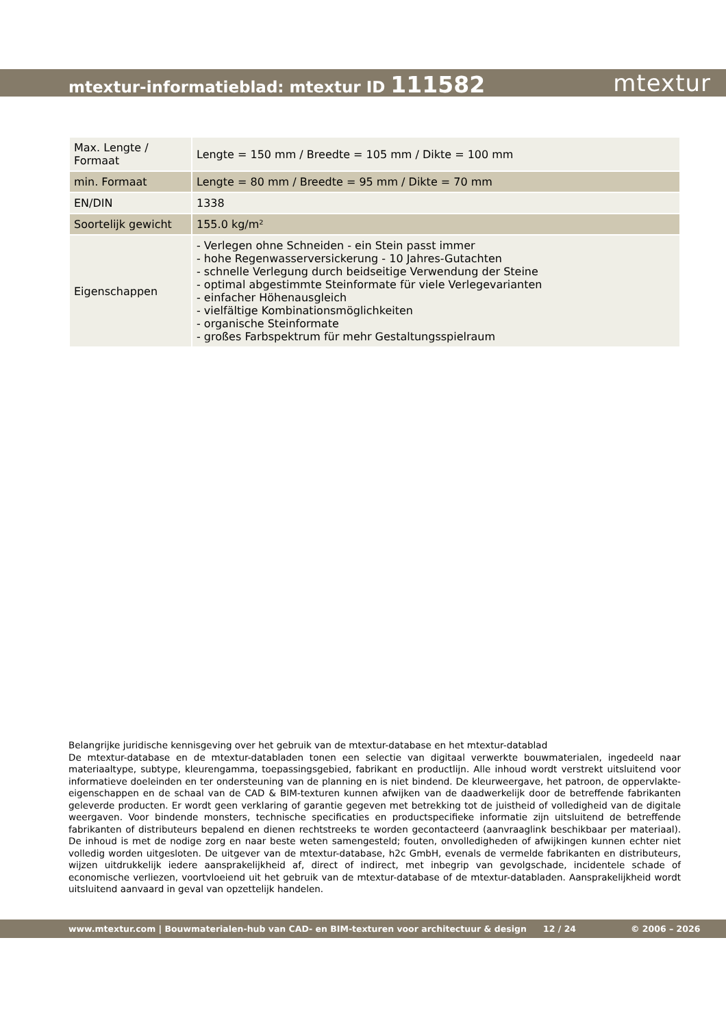mtextur-informatieblad: mtextur ID 111582
mtextur
| Max. Lengte / Formaat | Lengte = 150 mm / Breedte = 105 mm / Dikte = 100 mm |
| min. Formaat | Lengte = 80 mm / Breedte = 95 mm / Dikte = 70 mm |
| EN/DIN | 1338 |
| Soortelijk gewicht | 155.0 kg/m² |
| Eigenschappen | - Verlegen ohne Schneiden - ein Stein passt immer - hohe Regenwasserversickerung - 10 Jahres-Gutachten - schnelle Verlegung durch beidseitige Verwendung der Steine - optimal abgestimmte Steinformate für viele Verlegevarianten - einfacher Höhenausgleich - vielfältige Kombinationsmöglichkeiten - organische Steinformate - großes Farbspektrum für mehr Gestaltungsspielraum |
Belangrijke juridische kennisgeving over het gebruik van de mtextur-database en het mtextur-datablad
De mtextur-database en de mtextur-databladen tonen een selectie van digitaal verwerkte bouwmaterialen, ingedeeld naar materiaaltype, subtype, kleurengamma, toepassingsgebied, fabrikant en productlijn. Alle inhoud wordt verstrekt uitsluitend voor informatieve doeleinden en ter ondersteuning van de planning en is niet bindend. De kleurweergave, het patroon, de oppervlakte-eigenschappen en de schaal van de CAD & BIM-texturen kunnen afwijken van de daadwerkelijk door de betreffende fabrikanten geleverde producten. Er wordt geen verklaring of garantie gegeven met betrekking tot de juistheid of volledigheid van de digitale weergaven. Voor bindende monsters, technische specificaties en productspecifieke informatie zijn uitsluitend de betreffende fabrikanten of distributeurs bepalend en dienen rechtstreeks te worden gecontacteerd (aanvraaglink beschikbaar per materiaal). De inhoud is met de nodige zorg en naar beste weten samengesteld; fouten, onvolledigheden of afwijkingen kunnen echter niet volledig worden uitgesloten. De uitgever van de mtextur-database, h2c GmbH, evenals de vermelde fabrikanten en distributeurs, wijzen uitdrukkelijk iedere aansprakelijkheid af, direct of indirect, met inbegrip van gevolgschade, incidentele schade of economische verliezen, voortvloeiend uit het gebruik van de mtextur-database of de mtextur-databladen. Aansprakelijkheid wordt uitsluitend aanvaard in geval van opzettelijk handelen.
www.mtextur.com | Bouwmaterialen-hub van CAD- en BIM-texturen voor architectuur & design 12 / 24 © 2006 – 2026